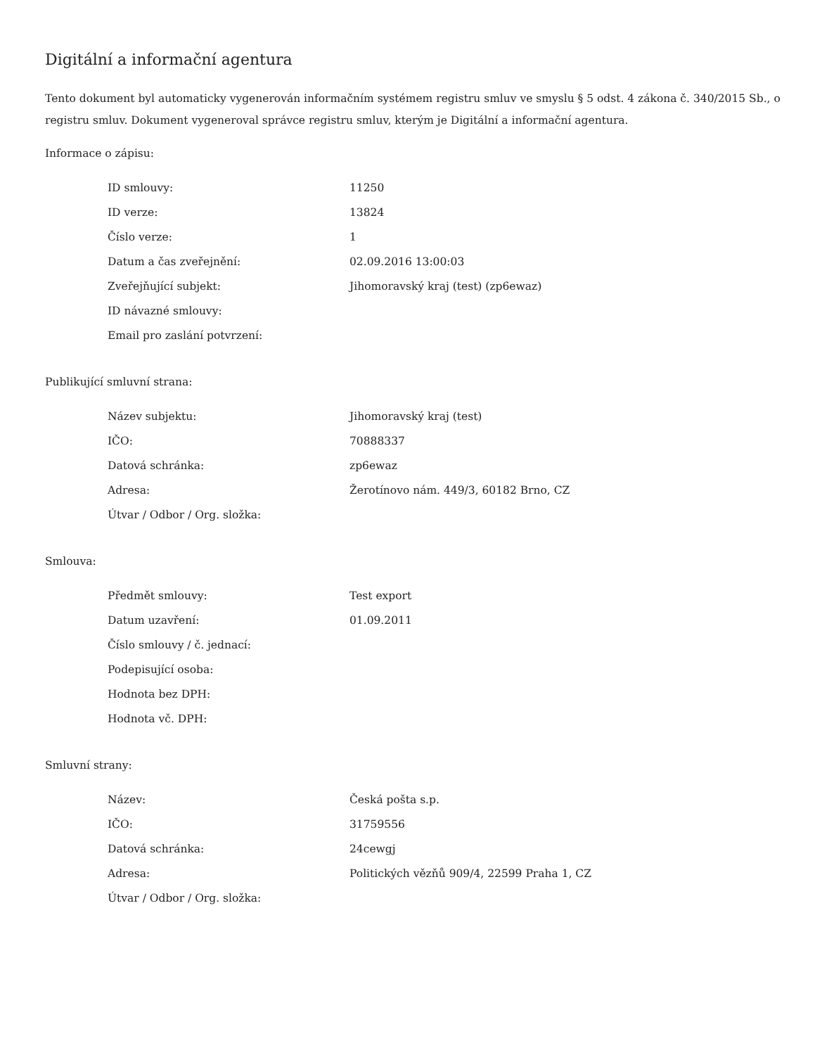Digitální a informační agentura
Tento dokument byl automaticky vygenerován informačním systémem registru smluv ve smyslu § 5 odst. 4 zákona č. 340/2015 Sb., o registru smluv. Dokument vygeneroval správce registru smluv, kterým je Digitální a informační agentura.
Informace o zápisu:
| ID smlouvy: | 11250 |
| ID verze: | 13824 |
| Číslo verze: | 1 |
| Datum a čas zveřejnění: | 02.09.2016 13:00:03 |
| Zveřejňující subjekt: | Jihomoravský kraj (test) (zp6ewaz) |
| ID návazné smlouvy: | |
| Email pro zaslání potvrzení: | |
Publikující smluvní strana:
| Název subjektu: | Jihomoravský kraj (test) |
| IČO: | 70888337 |
| Datová schránka: | zp6ewaz |
| Adresa: | Žerotínovo nám. 449/3, 60182 Brno, CZ |
| Útvar / Odbor / Org. složka: | |
Smlouva:
| Předmět smlouvy: | Test export |
| Datum uzavření: | 01.09.2011 |
| Číslo smlouvy / č. jednací: | |
| Podepisující osoba: | |
| Hodnota bez DPH: | |
| Hodnota vč. DPH: | |
Smluvní strany:
| Název: | Česká pošta s.p. |
| IČO: | 31759556 |
| Datová schránka: | 24cewgj |
| Adresa: | Politických vězňů 909/4, 22599 Praha 1, CZ |
| Útvar / Odbor / Org. složka: | |